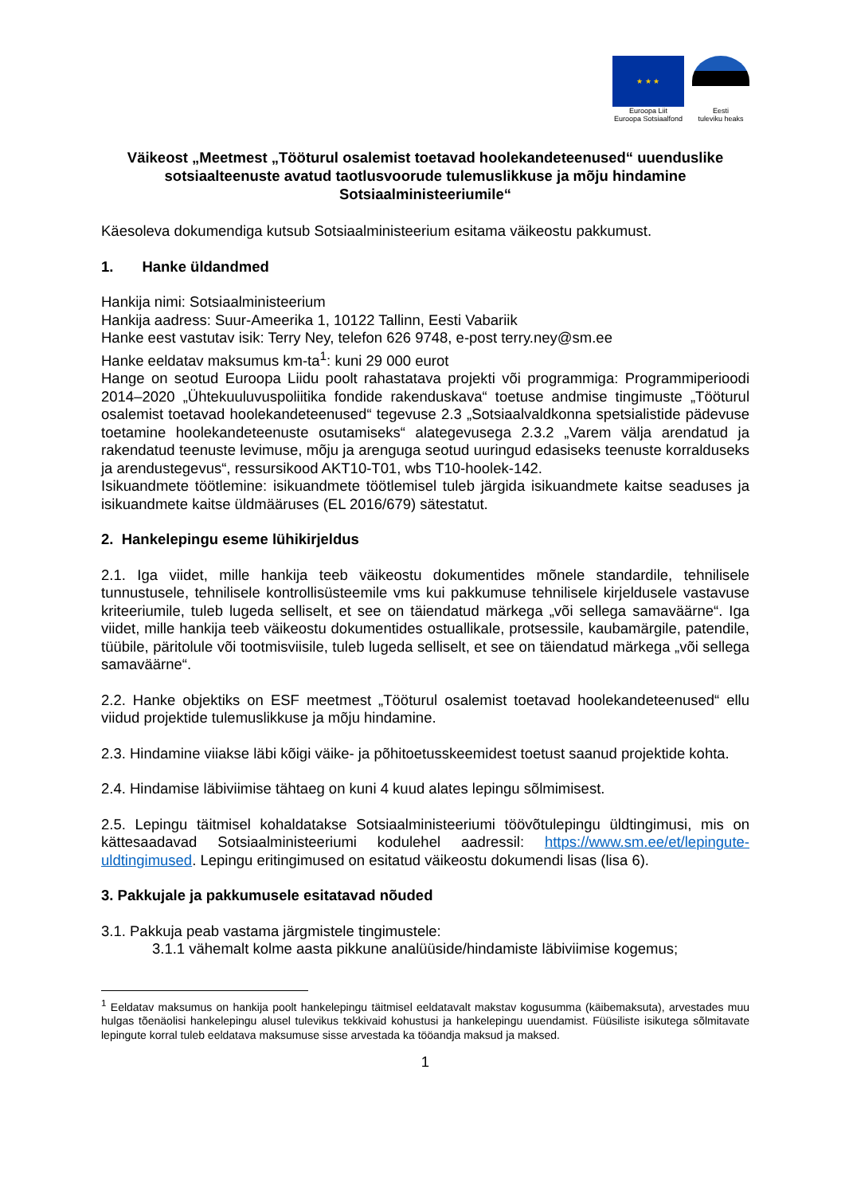★ ★ ★
Euroopa Liit
Euroopa Sotsiaalfond
Eesti
tuleviku heaks
Väikeost „Meetmest „Tööturul osalemist toetavad hoolekandeteenused“ uuenduslike sotsiaalteenuste avatud taotlusvoorude tulemuslikkuse ja mõju hindamine Sotsiaalministeeriumile“
Käesoleva dokumendiga kutsub Sotsiaalministeerium esitama väikeostu pakkumust.
1. Hanke üldandmed
Hankija nimi: Sotsiaalministeerium
Hankija aadress: Suur-Ameerika 1, 10122 Tallinn, Eesti Vabariik
Hanke eest vastutav isik: Terry Ney, telefon 626 9748, e-post terry.ney@sm.ee
Hanke eeldatav maksumus km-ta<sup>1</sup>: kuni 29 000 eurot
Hange on seotud Euroopa Liidu poolt rahastatava projekti või programmiga: Programmiperioodi 2014–2020 „Ühtekuuluvuspoliitika fondide rakenduskava“ toetuse andmise tingimuste „Tööturul osalemist toetavad hoolekandeteenused“ tegevuse 2.3 „Sotsiaalvaldkonna spetsialistide pädevuse toetamine hoolekandeteenuste osutamiseks“ alategevusega 2.3.2 „Varem välja arendatud ja rakendatud teenuste levimuse, mõju ja arenguga seotud uuringud edasiseks teenuste korralduseks ja arendustegevus“, ressursikood AKT10-T01, wbs T10-hoolek-142.
Isikuandmete töötlemine: isikuandmete töötlemisel tuleb järgida isikuandmete kaitse seaduses ja isikuandmete kaitse üldmääruses (EL 2016/679) sätestatut.
2. Hankelepingu eseme lühikirjeldus
2.1. Iga viidet, mille hankija teeb väikeostu dokumentides mõnele standardile, tehnilisele tunnustusele, tehnilisele kontrollisüsteemile vms kui pakkumuse tehnilisele kirjeldusele vastavuse kriteeriumile, tuleb lugeda selliselt, et see on täiendatud märkega „või sellega samaväärne“. Iga viidet, mille hankija teeb väikeostu dokumentides ostuallikale, protsessile, kaubamärgile, patendile, tüübile, päritolule või tootmisviisile, tuleb lugeda selliselt, et see on täiendatud märkega „või sellega samaväärne“.
2.2. Hanke objektiks on ESF meetmest „Tööturul osalemist toetavad hoolekandeteenused“ ellu viidud projektide tulemuslikkuse ja mõju hindamine.
2.3. Hindamine viiakse läbi kõigi väike- ja põhitoetusskeemidest toetust saanud projektide kohta.
2.4. Hindamise läbiviimise tähtaeg on kuni 4 kuud alates lepingu sõlmimisest.
2.5. Lepingu täitmisel kohaldatakse Sotsiaalministeeriumi töövõtulepingu üldtingimusi, mis on kättesaadavad Sotsiaalministeeriumi kodulehel aadressil: https://www.sm.ee/et/lepingute-uldtingimused. Lepingu eritingimused on esitatud väikeostu dokumendi lisas (lisa 6).
3. Pakkujale ja pakkumusele esitatavad nõuded
3.1. Pakkuja peab vastama järgmistele tingimustele:
3.1.1 vähemalt kolme aasta pikkune analüüside/hindamiste läbiviimise kogemus;
<sup>1</sup> Eeldatav maksumus on hankija poolt hankelepingu täitmisel eeldatavalt makstav kogusumma (käibemaksuta), arvestades muu hulgas tõenäolisi hankelepingu alusel tulevikus tekkivaid kohustusi ja hankelepingu uuendamist. Füüsiliste isikutega sõlmitavate lepingute korral tuleb eeldatava maksumuse sisse arvestada ka tööandja maksud ja maksed.
1